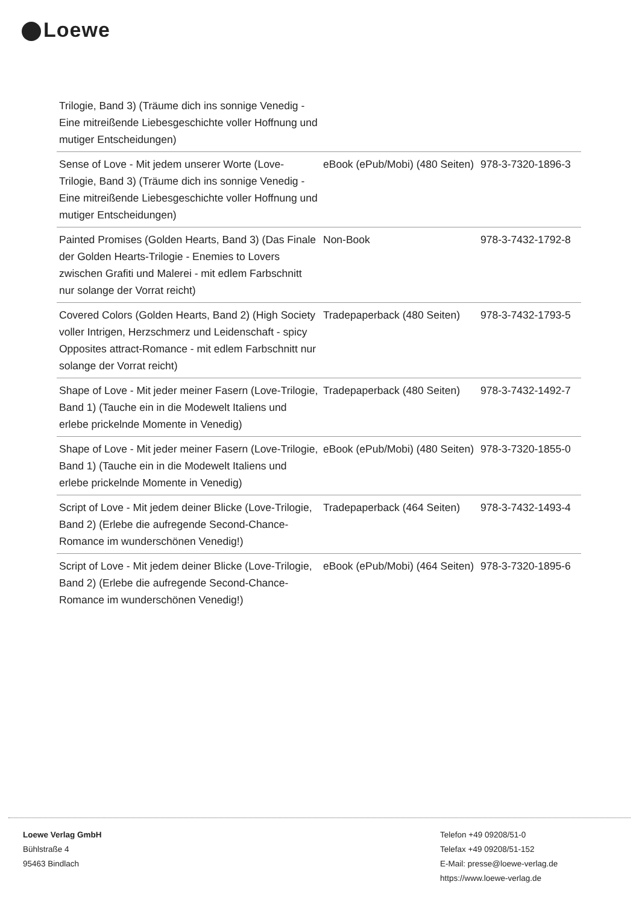Loewe
| Trilogie, Band 3) (Träume dich ins sonnige Venedig - Eine mitreißende Liebesgeschichte voller Hoffnung und mutiger Entscheidungen) | | |
| Sense of Love - Mit jedem unserer Worte (Love-Trilogie, Band 3) (Träume dich ins sonnige Venedig - Eine mitreißende Liebesgeschichte voller Hoffnung und mutiger Entscheidungen) | eBook (ePub/Mobi) (480 Seiten) | 978-3-7320-1896-3 |
| Painted Promises (Golden Hearts, Band 3) (Das Finale der Golden Hearts-Trilogie - Enemies to Lovers zwischen Grafiti und Malerei - mit edlem Farbschnitt nur solange der Vorrat reicht) | Non-Book | 978-3-7432-1792-8 |
| Covered Colors (Golden Hearts, Band 2) (High Society voller Intrigen, Herzschmerz und Leidenschaft - spicy Opposites attract-Romance - mit edlem Farbschnitt nur solange der Vorrat reicht) | Tradepaperback (480 Seiten) | 978-3-7432-1793-5 |
| Shape of Love - Mit jeder meiner Fasern (Love-Trilogie, Band 1) (Tauche ein in die Modewelt Italiens und erlebe prickelnde Momente in Venedig) | Tradepaperback (480 Seiten) | 978-3-7432-1492-7 |
| Shape of Love - Mit jeder meiner Fasern (Love-Trilogie, Band 1) (Tauche ein in die Modewelt Italiens und erlebe prickelnde Momente in Venedig) | eBook (ePub/Mobi) (480 Seiten) | 978-3-7320-1855-0 |
| Script of Love - Mit jedem deiner Blicke (Love-Trilogie, Band 2) (Erlebe die aufregende Second-Chance-Romance im wunderschönen Venedig!) | Tradepaperback (464 Seiten) | 978-3-7432-1493-4 |
| Script of Love - Mit jedem deiner Blicke (Love-Trilogie, Band 2) (Erlebe die aufregende Second-Chance-Romance im wunderschönen Venedig!) | eBook (ePub/Mobi) (464 Seiten) | 978-3-7320-1895-6 |
Loewe Verlag GmbH
Bühlstraße 4
95463 Bindlach
Telefon +49 09208/51-0
Telefax +49 09208/51-152
E-Mail: presse@loewe-verlag.de
https://www.loewe-verlag.de